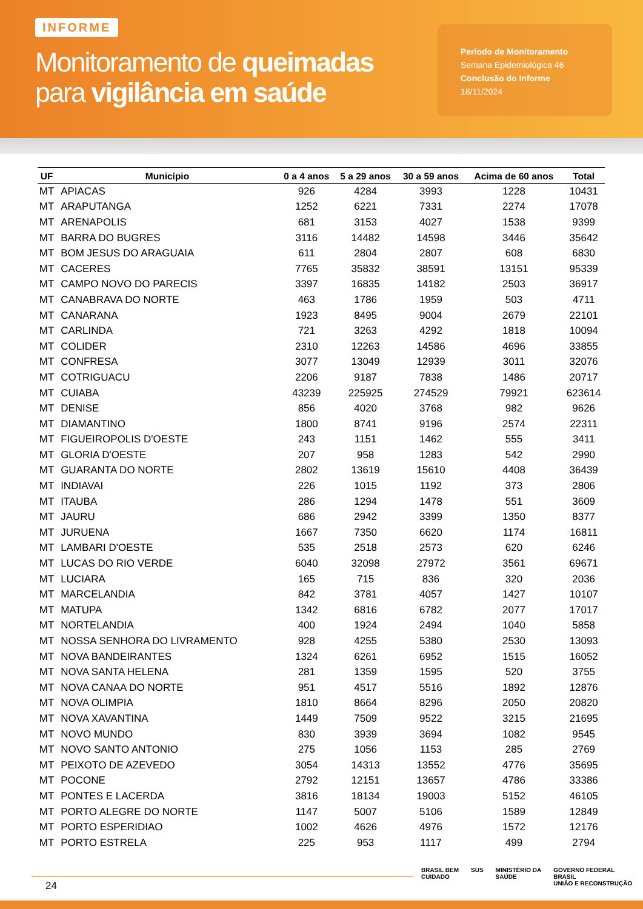INFORME
Monitoramento de queimadas
para vigilância em saúde
Período de Monitoramento
Semana Epidemiológica 46
Conclusão do Informe
18/11/2024
| UF | Município | 0 a 4 anos | 5 a 29 anos | 30 a 59 anos | Acima de 60 anos | Total |
| --- | --- | --- | --- | --- | --- | --- |
| MT | APIACAS | 926 | 4284 | 3993 | 1228 | 10431 |
| MT | ARAPUTANGA | 1252 | 6221 | 7331 | 2274 | 17078 |
| MT | ARENAPOLIS | 681 | 3153 | 4027 | 1538 | 9399 |
| MT | BARRA DO BUGRES | 3116 | 14482 | 14598 | 3446 | 35642 |
| MT | BOM JESUS DO ARAGUAIA | 611 | 2804 | 2807 | 608 | 6830 |
| MT | CACERES | 7765 | 35832 | 38591 | 13151 | 95339 |
| MT | CAMPO NOVO DO PARECIS | 3397 | 16835 | 14182 | 2503 | 36917 |
| MT | CANABRAVA DO NORTE | 463 | 1786 | 1959 | 503 | 4711 |
| MT | CANARANA | 1923 | 8495 | 9004 | 2679 | 22101 |
| MT | CARLINDA | 721 | 3263 | 4292 | 1818 | 10094 |
| MT | COLIDER | 2310 | 12263 | 14586 | 4696 | 33855 |
| MT | CONFRESA | 3077 | 13049 | 12939 | 3011 | 32076 |
| MT | COTRIGUACU | 2206 | 9187 | 7838 | 1486 | 20717 |
| MT | CUIABA | 43239 | 225925 | 274529 | 79921 | 623614 |
| MT | DENISE | 856 | 4020 | 3768 | 982 | 9626 |
| MT | DIAMANTINO | 1800 | 8741 | 9196 | 2574 | 22311 |
| MT | FIGUEIROPOLIS D'OESTE | 243 | 1151 | 1462 | 555 | 3411 |
| MT | GLORIA D'OESTE | 207 | 958 | 1283 | 542 | 2990 |
| MT | GUARANTA DO NORTE | 2802 | 13619 | 15610 | 4408 | 36439 |
| MT | INDIAVAI | 226 | 1015 | 1192 | 373 | 2806 |
| MT | ITAUBA | 286 | 1294 | 1478 | 551 | 3609 |
| MT | JAURU | 686 | 2942 | 3399 | 1350 | 8377 |
| MT | JURUENA | 1667 | 7350 | 6620 | 1174 | 16811 |
| MT | LAMBARI D'OESTE | 535 | 2518 | 2573 | 620 | 6246 |
| MT | LUCAS DO RIO VERDE | 6040 | 32098 | 27972 | 3561 | 69671 |
| MT | LUCIARA | 165 | 715 | 836 | 320 | 2036 |
| MT | MARCELANDIA | 842 | 3781 | 4057 | 1427 | 10107 |
| MT | MATUPA | 1342 | 6816 | 6782 | 2077 | 17017 |
| MT | NORTELANDIA | 400 | 1924 | 2494 | 1040 | 5858 |
| MT | NOSSA SENHORA DO LIVRAMENTO | 928 | 4255 | 5380 | 2530 | 13093 |
| MT | NOVA BANDEIRANTES | 1324 | 6261 | 6952 | 1515 | 16052 |
| MT | NOVA SANTA HELENA | 281 | 1359 | 1595 | 520 | 3755 |
| MT | NOVA CANAA DO NORTE | 951 | 4517 | 5516 | 1892 | 12876 |
| MT | NOVA OLIMPIA | 1810 | 8664 | 8296 | 2050 | 20820 |
| MT | NOVA XAVANTINA | 1449 | 7509 | 9522 | 3215 | 21695 |
| MT | NOVO MUNDO | 830 | 3939 | 3694 | 1082 | 9545 |
| MT | NOVO SANTO ANTONIO | 275 | 1056 | 1153 | 285 | 2769 |
| MT | PEIXOTO DE AZEVEDO | 3054 | 14313 | 13552 | 4776 | 35695 |
| MT | POCONE | 2792 | 12151 | 13657 | 4786 | 33386 |
| MT | PONTES E LACERDA | 3816 | 18134 | 19003 | 5152 | 46105 |
| MT | PORTO ALEGRE DO NORTE | 1147 | 5007 | 5106 | 1589 | 12849 |
| MT | PORTO ESPERIDIAO | 1002 | 4626 | 4976 | 1572 | 12176 |
| MT | PORTO ESTRELA | 225 | 953 | 1117 | 499 | 2794 |
24
BRASIL BEM
CUIDADO SUS MINISTÉRIO DA
SAÚDE GOVERNO FEDERAL
BRASIL
UNIÃO E RECONSTRUÇÃO